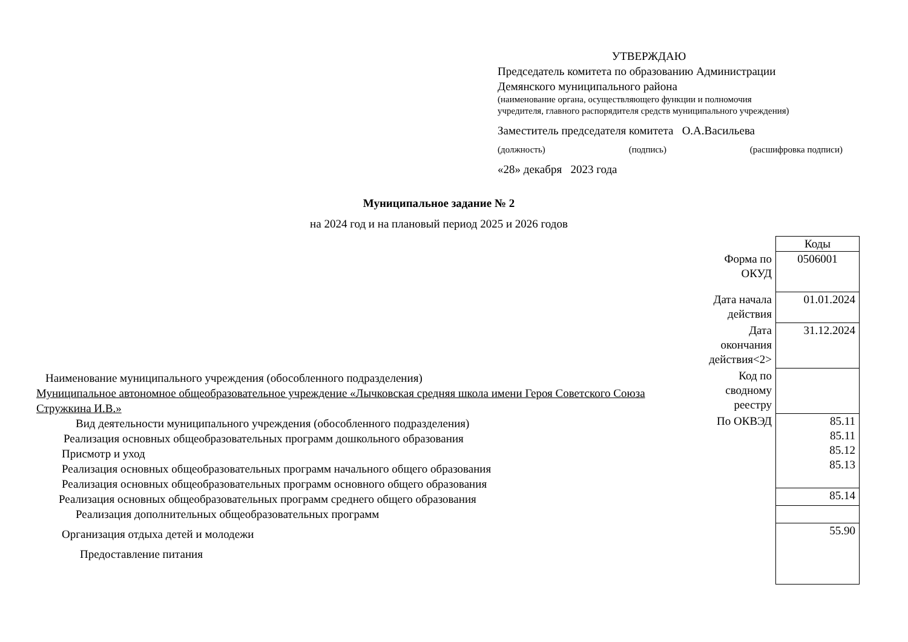УТВЕРЖДАЮ
Председатель комитета по образованию Администрации
Демянского муниципального района
(наименование органа, осуществляющего функции и полномочия
учредителя, главного распорядителя средств муниципального учреждения)
Заместитель председателя комитета О.А.Васильева
(должность) (подпись) (расшифровка подписи)
«28» декабря 2023 года
Муниципальное задание № 2
на 2024 год и на плановый период 2025 и 2026 годов
Наименование муниципального учреждения (обособленного подразделения)
Муниципальное автономное общеобразовательное учреждение «Лычковская средняя школа имени Героя Советского Союза Стружкина И.В.»
Вид деятельности муниципального учреждения (обособленного подразделения)
Реализация основных общеобразовательных программ дошкольного образования
Присмотр и уход
Реализация основных общеобразовательных программ начального общего образования
Реализация основных общеобразовательных программ основного общего образования
Реализация основных общеобразовательных программ среднего общего образования
Реализация дополнительных общеобразовательных программ
Организация отдыха детей и молодежи
Предоставление питания
| | Коды |
| Форма по ОКУД | 0506001 |
| Дата начала действия | 01.01.2024 |
| Дата окончания действия<2> | 31.12.2024 |
| Код по сводному реестру | |
| По ОКВЭД | 85.11 85.11 85.12 85.13 |
| | 85.14 |
| | 55.90 |